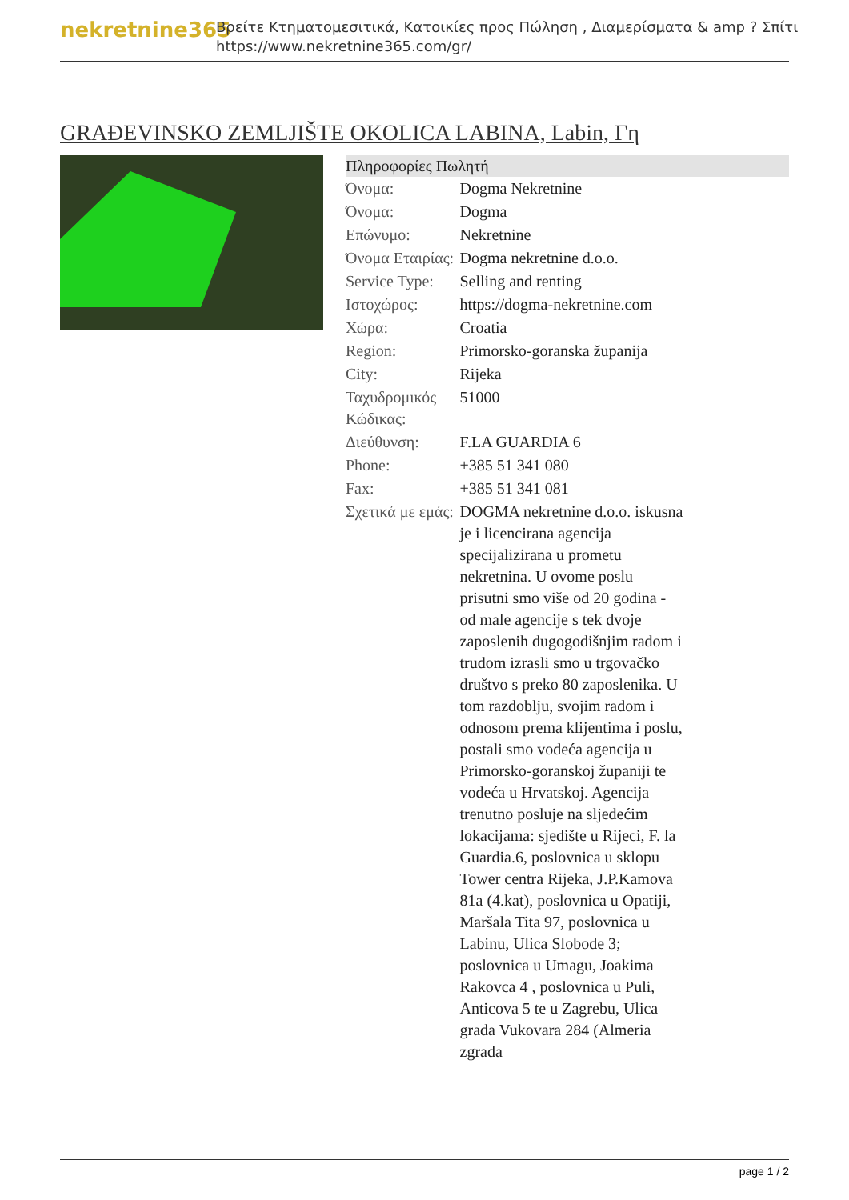nekretnine365
Βρείτε Κτηματομεσιτικά, Κατοικίες προς Πώληση , Διαμερίσματα & amp ? Σπίτι
https://www.nekretnine365.com/gr/
GRAĐEVINSKO ZEMLJIŠTE OKOLICA LABINA, Labin, Γη
| Πληροφορίες Πωλητή | |
| --- | --- |
| Όνομα: | Dogma Nekretnine |
| Όνομα: | Dogma |
| Επώνυμο: | Nekretnine |
| Όνομα Εταιρίας: | Dogma nekretnine d.o.o. |
| Service Type: | Selling and renting |
| Ιστοχώρος: | https://dogma-nekretnine.com |
| Χώρα: | Croatia |
| Region: | Primorsko-goranska županija |
| City: | Rijeka |
| Ταχυδρομικός Κώδικας: | 51000 |
| Διεύθυνση: | F.LA GUARDIA 6 |
| Phone: | +385 51 341 080 |
| Fax: | +385 51 341 081 |
| Σχετικά με εμάς: | DOGMA nekretnine d.o.o. iskusna je i licencirana agencija specijalizirana u prometu nekretnina. U ovome poslu prisutni smo više od 20 godina - od male agencije s tek dvoje zaposlenih dugogodišnjim radom i trudom izrasli smo u trgovačko društvo s preko 80 zaposlenika. U tom razdoblju, svojim radom i odnosom prema klijentima i poslu, postali smo vodeća agencija u Primorsko-goranskoj županiji te vodeća u Hrvatskoj. Agencija trenutno posluje na sljedećim lokacijama: sjedište u Rijeci, F. la Guardia.6, poslovnica u sklopu Tower centra Rijeka, J.P.Kamova 81a (4.kat), poslovnica u Opatiji, Maršala Tita 97, poslovnica u Labinu, Ulica Slobode 3; poslovnica u Umagu, Joakima Rakovca 4 , poslovnica u Puli, Anticova 5 te u Zagrebu, Ulica grada Vukovara 284 (Almeria zgrada |
page 1 / 2